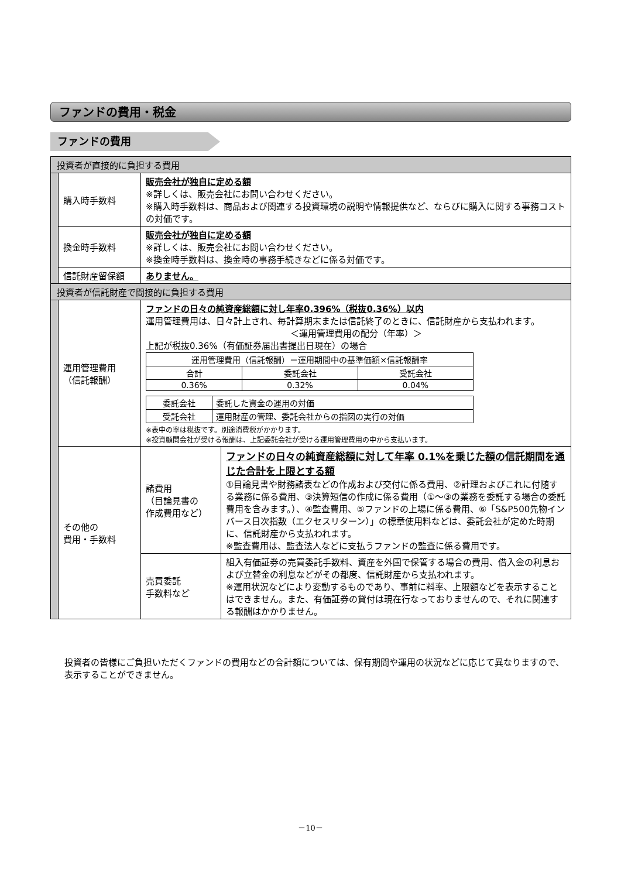ファンドの費用・税金
ファンドの費用
| 投資者が直接的に負担する費用 | | | |
| | 購入時手数料 | 販売会社が独自に定める額 ※詳しくは、販売会社にお問い合わせください。 ※購入時手数料は、商品および関連する投資環境の説明や情報提供など、ならびに購入に関する事務コストの対価です。 | |
| | 換金時手数料 | 販売会社が独自に定める額 ※詳しくは、販売会社にお問い合わせください。 ※換金時手数料は、換金時の事務手続きなどに係る対価です。 | |
| | 信託財産留保額 | ありません。 | |
| 投資者が信託財産で間接的に負担する費用 | | | |
| | 運用管理費用 （信託報酬） | ファンドの日々の純資産総額に対し年率0.396%（税抜0.36%）以内 運用管理費用は、日々計上され、毎計算期末または信託終了のときに、信託財産から支払われます。 ＜運用管理費用の配分（年率）＞ 上記が税抜0.36%（有価証券届出書提出日現在）の場合 / 運用管理費用（信託報酬）＝運用期間中の基準価額×信託報酬率 / / / / --- / --- / --- / / 合計 / 委託会社 / 受託会社 / / 0.36% / 0.32% / 0.04% / / 委託会社 / 委託した資金の運用の対価 / / 受託会社 / 運用財産の管理、委託会社からの指図の実行の対価 / ※表中の率は税抜です。別途消費税がかかります。 ※投資顧問会社が受ける報酬は、上記委託会社が受ける運用管理費用の中から支払います。 | |
| | その他の 費用・手数料 | 諸費用 （目論見書の 作成費用など） | ファンドの日々の純資産総額に対して年率 0.1%を乗じた額の信託期間を通じた合計を上限とする額 ①目論見書や財務諸表などの作成および交付に係る費用、②計理およびこれに付随する業務に係る費用、③決算短信の作成に係る費用（①～③の業務を委託する場合の委託費用を含みます。）、④監査費用、⑤ファンドの上場に係る費用、⑥「S&P500先物インバース日次指数（エクセスリターン）」の標章使用料などは、委託会社が定めた時期に、信託財産から支払われます。 ※監査費用は、監査法人などに支払うファンドの監査に係る費用です。 |
| | | 売買委託 手数料など | 組入有価証券の売買委託手数料、資産を外国で保管する場合の費用、借入金の利息および立替金の利息などがその都度、信託財産から支払われます。 ※運用状況などにより変動するものであり、事前に料率、上限額などを表示することはできません。また、有価証券の貸付は現在行なっておりませんので、それに関連する報酬はかかりません。 |
投資者の皆様にご負担いただくファンドの費用などの合計額については、保有期間や運用の状況などに応じて異なりますので、表示することができません。
－10－